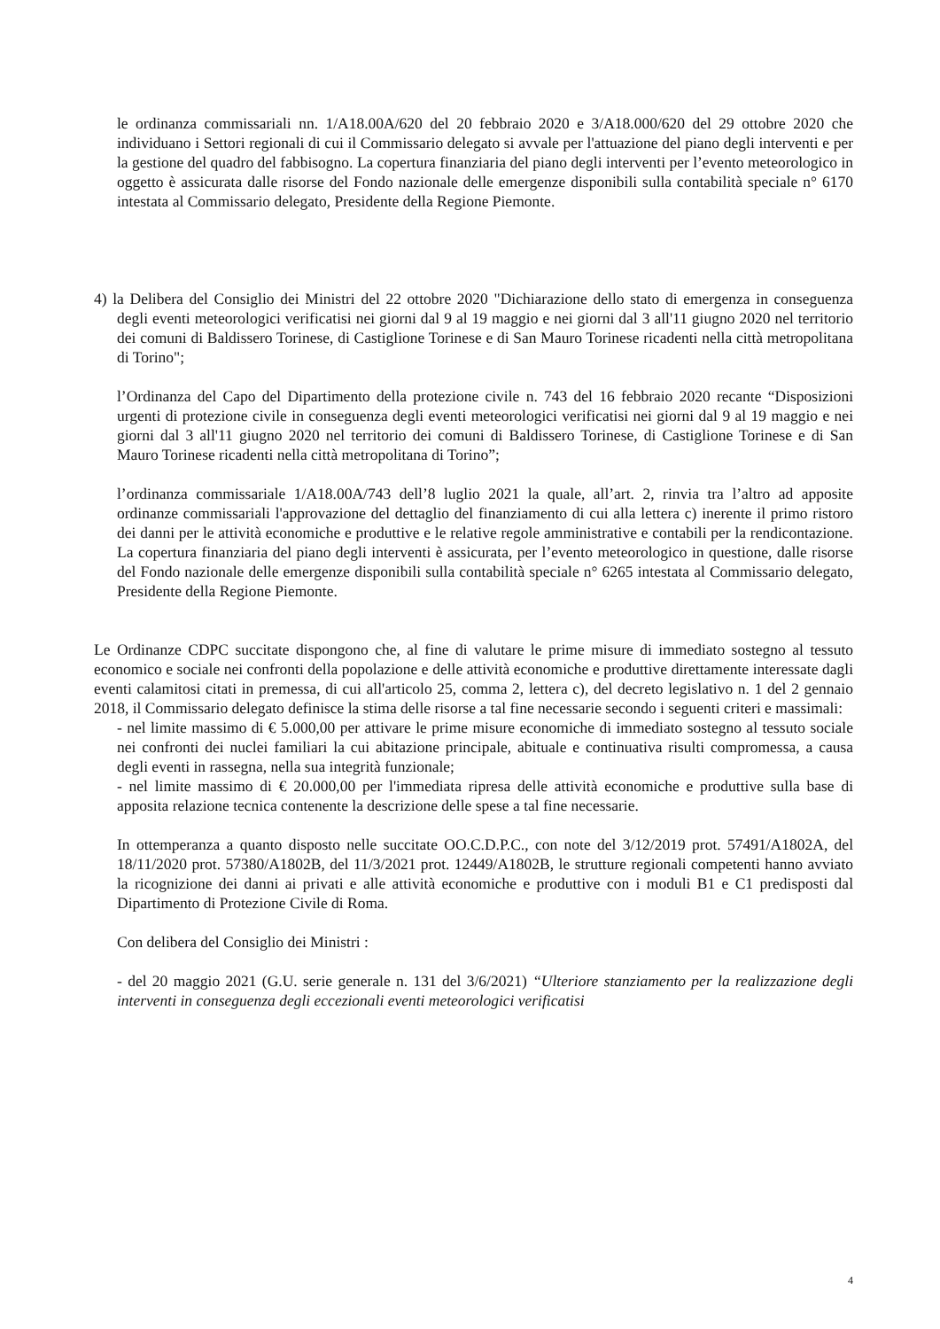le ordinanza commissariali nn. 1/A18.00A/620 del 20 febbraio 2020 e 3/A18.000/620 del 29 ottobre 2020 che individuano i Settori regionali di cui il Commissario delegato si avvale per l'attuazione del piano degli interventi e per la gestione del quadro del fabbisogno. La copertura finanziaria del piano degli interventi per l’evento meteorologico in oggetto è assicurata dalle risorse del Fondo nazionale delle emergenze disponibili sulla contabilità speciale n° 6170 intestata al Commissario delegato, Presidente della Regione Piemonte.
4) la Delibera del Consiglio dei Ministri del 22 ottobre 2020 "Dichiarazione dello stato di emergenza in conseguenza degli eventi meteorologici verificatisi nei giorni dal 9 al 19 maggio e nei giorni dal 3 all'11 giugno 2020 nel territorio dei comuni di Baldissero Torinese, di Castiglione Torinese e di San Mauro Torinese ricadenti nella città metropolitana di Torino";
l’Ordinanza del Capo del Dipartimento della protezione civile n. 743 del 16 febbraio 2020 recante “Disposizioni urgenti di protezione civile in conseguenza degli eventi meteorologici verificatisi nei giorni dal 9 al 19 maggio e nei giorni dal 3 all'11 giugno 2020 nel territorio dei comuni di Baldissero Torinese, di Castiglione Torinese e di San Mauro Torinese ricadenti nella città metropolitana di Torino”;
l’ordinanza commissariale 1/A18.00A/743 dell’8 luglio 2021 la quale, all’art. 2, rinvia tra l’altro ad apposite ordinanze commissariali l'approvazione del dettaglio del finanziamento di cui alla lettera c) inerente il primo ristoro dei danni per le attività economiche e produttive e le relative regole amministrative e contabili per la rendicontazione. La copertura finanziaria del piano degli interventi è assicurata, per l’evento meteorologico in questione, dalle risorse del Fondo nazionale delle emergenze disponibili sulla contabilità speciale n° 6265 intestata al Commissario delegato, Presidente della Regione Piemonte.
Le Ordinanze CDPC succitate dispongono che, al fine di valutare le prime misure di immediato sostegno al tessuto economico e sociale nei confronti della popolazione e delle attività economiche e produttive direttamente interessate dagli eventi calamitosi citati in premessa, di cui all'articolo 25, comma 2, lettera c), del decreto legislativo n. 1 del 2 gennaio 2018, il Commissario delegato definisce la stima delle risorse a tal fine necessarie secondo i seguenti criteri e massimali:
- nel limite massimo di € 5.000,00 per attivare le prime misure economiche di immediato sostegno al tessuto sociale nei confronti dei nuclei familiari la cui abitazione principale, abituale e continuativa risulti compromessa, a causa degli eventi in rassegna, nella sua integrità funzionale;
- nel limite massimo di € 20.000,00 per l'immediata ripresa delle attività economiche e produttive sulla base di apposita relazione tecnica contenente la descrizione delle spese a tal fine necessarie.
In ottemperanza a quanto disposto nelle succitate OO.C.D.P.C., con note del 3/12/2019 prot. 57491/A1802A, del 18/11/2020 prot. 57380/A1802B, del 11/3/2021 prot. 12449/A1802B, le strutture regionali competenti hanno avviato la ricognizione dei danni ai privati e alle attività economiche e produttive con i moduli B1 e C1 predisposti dal Dipartimento di Protezione Civile di Roma.
Con delibera del Consiglio dei Ministri :
- del 20 maggio 2021 (G.U. serie generale n. 131 del 3/6/2021) “Ulteriore stanziamento per la realizzazione degli interventi in conseguenza degli eccezionali eventi meteorologici verificatisi
4